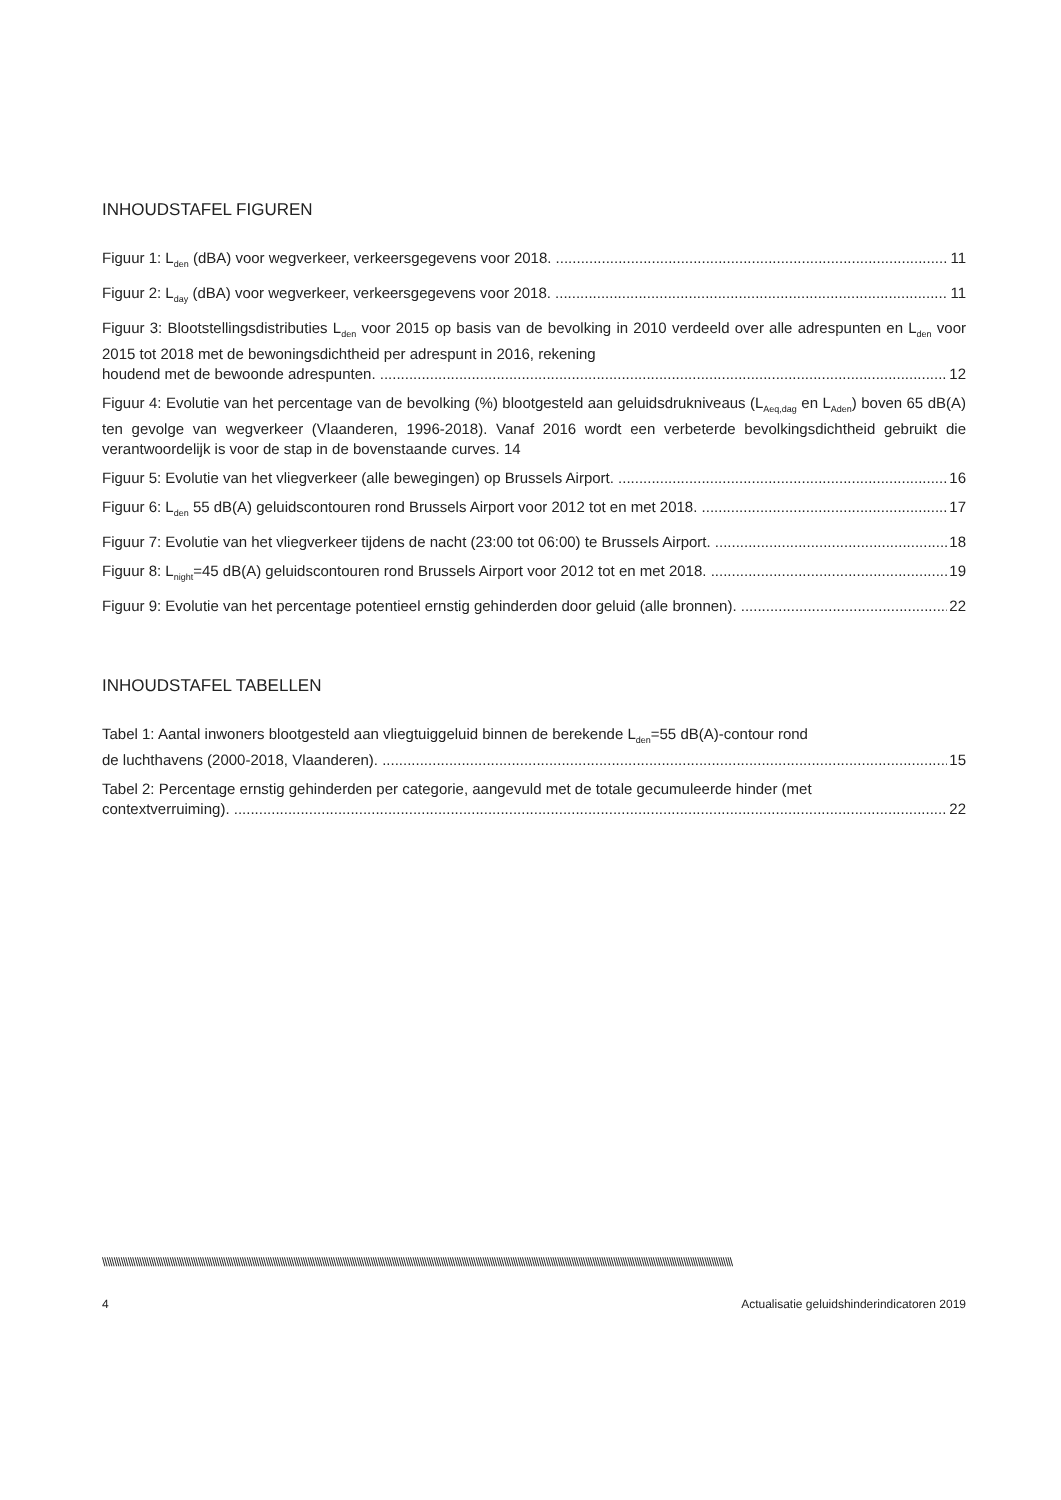INHOUDSTAFEL FIGUREN
Figuur 1: L<sub>den</sub> (dBA) voor wegverkeer, verkeersgegevens voor 2018. 11
Figuur 2: L<sub>day</sub> (dBA) voor wegverkeer, verkeersgegevens voor 2018. 11
Figuur 3: Blootstellingsdistributies L<sub>den</sub> voor 2015 op basis van de bevolking in 2010 verdeeld over alle adrespunten en L<sub>den</sub> voor 2015 tot 2018 met de bewoningsdichtheid per adrespunt in 2016, rekening
houdend met de bewoonde adrespunten. 12
Figuur 4: Evolutie van het percentage van de bevolking (%) blootgesteld aan geluidsdrukniveaus (L<sub>Aeq,dag</sub> en L<sub>Aden</sub>) boven 65 dB(A) ten gevolge van wegverkeer (Vlaanderen, 1996-2018). Vanaf 2016 wordt een verbeterde bevolkingsdichtheid gebruikt die verantwoordelijk is voor de stap in de bovenstaande curves. 14
Figuur 5: Evolutie van het vliegverkeer (alle bewegingen) op Brussels Airport. 16
Figuur 6: L<sub>den</sub> 55 dB(A) geluidscontouren rond Brussels Airport voor 2012 tot en met 2018. 17
Figuur 7: Evolutie van het vliegverkeer tijdens de nacht (23:00 tot 06:00) te Brussels Airport. 18
Figuur 8: L<sub>night</sub>=45 dB(A) geluidscontouren rond Brussels Airport voor 2012 tot en met 2018. 19
Figuur 9: Evolutie van het percentage potentieel ernstig gehinderden door geluid (alle bronnen). 22
INHOUDSTAFEL TABELLEN
Tabel 1: Aantal inwoners blootgesteld aan vliegtuiggeluid binnen de berekende L<sub>den</sub>=55 dB(A)-contour rond
de luchthavens (2000-2018, Vlaanderen). 15
Tabel 2: Percentage ernstig gehinderden per categorie, aangevuld met de totale gecumuleerde hinder (met
contextverruiming). 22
\\\\\\\\\\\\\\\\\\\\\\\\\\\\\\\\\\\\\\\\\\\\\\\\\\\\\\\\\\\\\\\\\\\\\\\\\\\\\\\\\\\\\\\\\\\\\\\\\\\\\\\\\\\\\\\\\\\\\\\\\\\\\\\\\\\\\\\\\\\\\\\\\\\\\\\\\\\\\\\\\\\\\\\\\\\\\\\\\\\\\\\\\\\\\\\\\\\\\\\\\\\\\\\\\\\\\\\\\\\\\\\\\\\\\\\\\\\\\\\\\\\\\\\\\\\\\\\\\\\\\\\\\\\\\\
4 Actualisatie geluidshinderindicatoren 2019